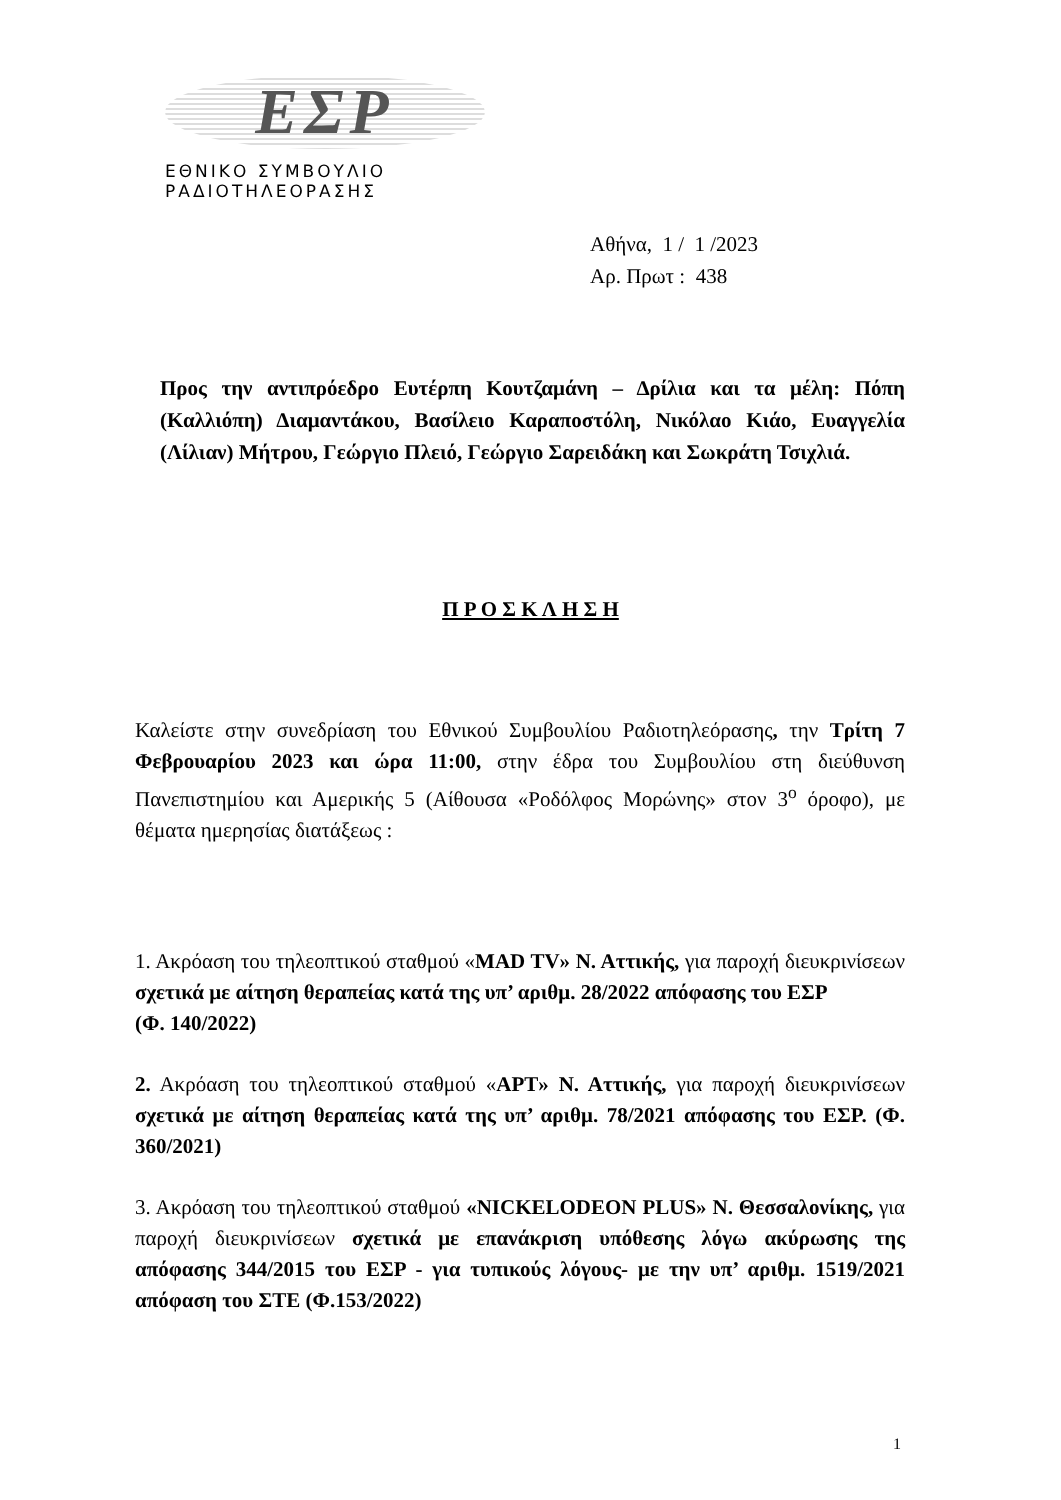ΕΣΡ
ΕΘΝΙΚΟ ΣΥΜΒΟΥΛΙΟ ΡΑΔΙΟΤΗΛΕΟΡΑΣΗΣ
Αθήνα, 1 / 1 /2023
Αρ. Πρωτ : 438
Προς την αντιπρόεδρο Ευτέρπη Κουτζαμάνη – Δρίλια και τα μέλη: Πόπη (Καλλιόπη) Διαμαντάκου, Βασίλειο Καραποστόλη, Νικόλαο Κιάο, Ευαγγελία (Λίλιαν) Μήτρου, Γεώργιο Πλειό, Γεώργιο Σαρειδάκη και Σωκράτη Τσιχλιά.
Π Ρ Ο Σ Κ Λ Η Σ Η
Καλείστε στην συνεδρίαση του Εθνικού Συμβουλίου Ραδιοτηλεόρασης, την Τρίτη 7 Φεβρουαρίου 2023 και ώρα 11:00, στην έδρα του Συμβουλίου στη διεύθυνση Πανεπιστημίου και Αμερικής 5 (Αίθουσα «Ροδόλφος Μορώνης» στον 3<sup>ο</sup> όροφο), με θέματα ημερησίας διατάξεως :
1. Ακρόαση του τηλεοπτικού σταθμού «MAD TV» Ν. Αττικής, για παροχή διευκρινίσεων σχετικά με αίτηση θεραπείας κατά της υπ’ αριθμ. 28/2022 απόφασης του ΕΣΡ
(Φ. 140/2022)
2. Ακρόαση του τηλεοπτικού σταθμού «ΑΡΤ» Ν. Αττικής, για παροχή διευκρινίσεων σχετικά με αίτηση θεραπείας κατά της υπ’ αριθμ. 78/2021 απόφασης του ΕΣΡ. (Φ. 360/2021)
3. Ακρόαση του τηλεοπτικού σταθμού «NICKELODEON PLUS» Ν. Θεσσαλονίκης, για παροχή διευκρινίσεων σχετικά με επανάκριση υπόθεσης λόγω ακύρωσης της απόφασης 344/2015 του ΕΣΡ - για τυπικούς λόγους- με την υπ’ αριθμ. 1519/2021 απόφαση του ΣΤΕ (Φ.153/2022)
1